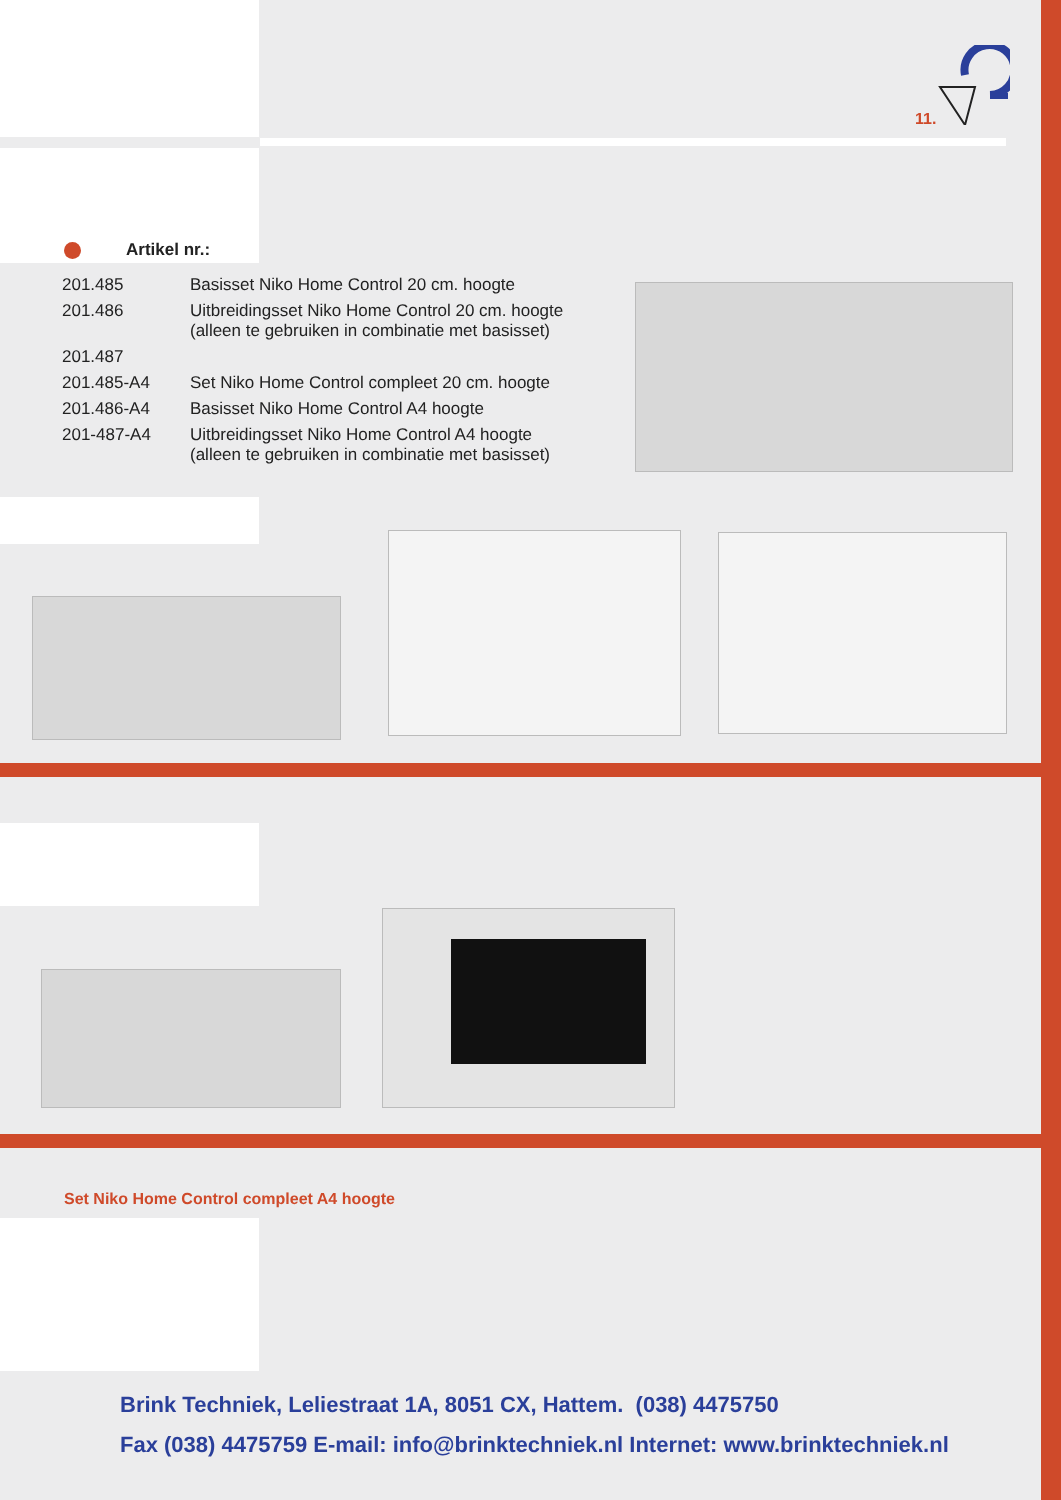11.
Artikel nr.:
| 201.485 | Basisset Niko Home Control 20 cm. hoogte |
| 201.486 | Uitbreidingsset Niko Home Control 20 cm. hoogte (alleen te gebruiken in combinatie met basisset) |
| 201.487 | |
| 201.485-A4 | Set Niko Home Control compleet 20 cm. hoogte |
| 201.486-A4 | Basisset Niko Home Control A4 hoogte |
| 201-487-A4 | Uitbreidingsset Niko Home Control A4 hoogte (alleen te gebruiken in combinatie met basisset) |
Set Niko Home Control compleet A4 hoogte
Brink Techniek, Leliestraat 1A, 8051 CX, Hattem. (038) 4475750
Fax (038) 4475759 E-mail: info@brinktechniek.nl Internet: www.brinktechniek.nl